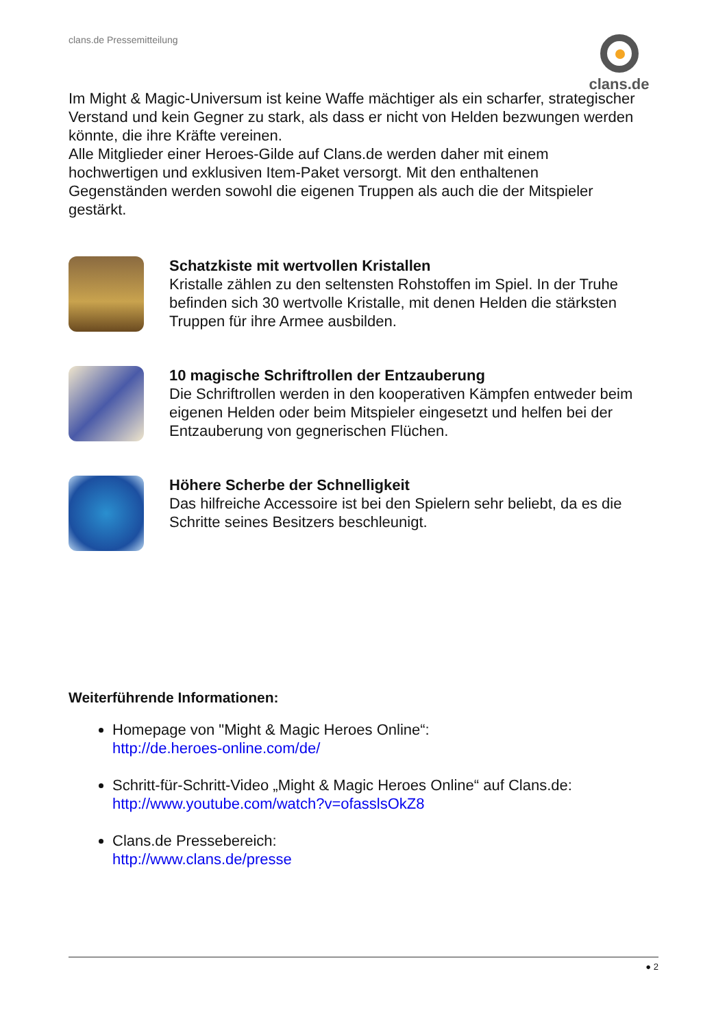clans.de Pressemitteilung clans.de
Im Might & Magic-Universum ist keine Waffe mächtiger als ein scharfer, strategischer Verstand und kein Gegner zu stark, als dass er nicht von Helden bezwungen werden könnte, die ihre Kräfte vereinen.
Alle Mitglieder einer Heroes-Gilde auf Clans.de werden daher mit einem hochwertigen und exklusiven Item-Paket versorgt. Mit den enthaltenen Gegenständen werden sowohl die eigenen Truppen als auch die der Mitspieler gestärkt.
Schatzkiste mit wertvollen Kristallen
Kristalle zählen zu den seltensten Rohstoffen im Spiel. In der Truhe befinden sich 30 wertvolle Kristalle, mit denen Helden die stärksten Truppen für ihre Armee ausbilden.
10 magische Schriftrollen der Entzauberung
Die Schriftrollen werden in den kooperativen Kämpfen entweder beim eigenen Helden oder beim Mitspieler eingesetzt und helfen bei der Entzauberung von gegnerischen Flüchen.
Höhere Scherbe der Schnelligkeit
Das hilfreiche Accessoire ist bei den Spielern sehr beliebt, da es die Schritte seines Besitzers beschleunigt.
Weiterführende Informationen:
Homepage von "Might & Magic Heroes Online“:
http://de.heroes-online.com/de/
Schritt-für-Schritt-Video „Might & Magic Heroes Online“ auf Clans.de:
http://www.youtube.com/watch?v=ofasslsOkZ8
Clans.de Pressebereich:
http://www.clans.de/presse
● 2